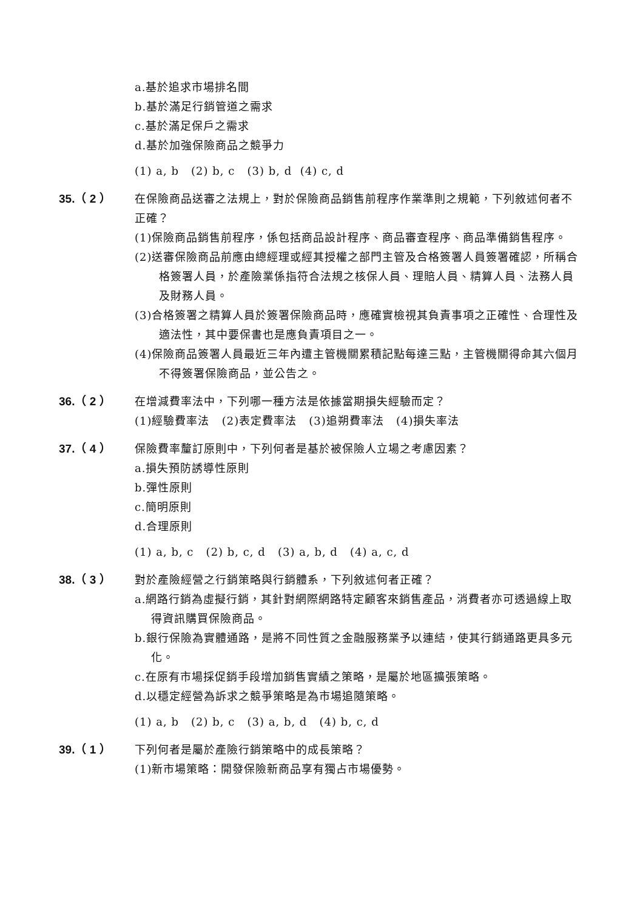a.基於追求市場排名間
b.基於滿足行銷管道之需求
c.基於滿足保戶之需求
d.基於加強保險商品之競爭力
(1) a, b (2) b, c (3) b, d (4) c, d
35.（ 2 ）
在保險商品送審之法規上，對於保險商品銷售前程序作業準則之規範，下列敘述何者不正確？
(1)保險商品銷售前程序，係包括商品設計程序、商品審查程序、商品準備銷售程序。
(2)送審保險商品前應由總經理或經其授權之部門主管及合格簽署人員簽署確認，所稱合格簽署人員，於產險業係指符合法規之核保人員、理賠人員、精算人員、法務人員及財務人員。
(3)合格簽署之精算人員於簽署保險商品時，應確實檢視其負責事項之正確性、合理性及適法性，其中要保書也是應負責項目之一。
(4)保險商品簽署人員最近三年內遭主管機關累積記點每達三點，主管機關得命其六個月不得簽署保險商品，並公告之。
36.（ 2 ）
在增減費率法中，下列哪一種方法是依據當期損失經驗而定？
(1)經驗費率法 (2)表定費率法 (3)追朔費率法 (4)損失率法
37.（ 4 ）
保險費率釐訂原則中，下列何者是基於被保險人立場之考慮因素？
a.損失預防誘導性原則
b.彈性原則
c.簡明原則
d.合理原則
(1) a, b, c (2) b, c, d (3) a, b, d (4) a, c, d
38.（ 3 ）
對於產險經營之行銷策略與行銷體系，下列敘述何者正確？
a.網路行銷為虛擬行銷，其針對網際網路特定顧客來銷售產品，消費者亦可透過線上取得資訊購買保險商品。
b.銀行保險為實體通路，是將不同性質之金融服務業予以連結，使其行銷通路更具多元化。
c.在原有市場採促銷手段增加銷售實績之策略，是屬於地區擴張策略。
d.以穩定經營為訴求之競爭策略是為市場追隨策略。
(1) a, b (2) b, c (3) a, b, d (4) b, c, d
39.（ 1 ）
下列何者是屬於產險行銷策略中的成長策略？
(1)新市場策略：開發保險新商品享有獨占市場優勢。